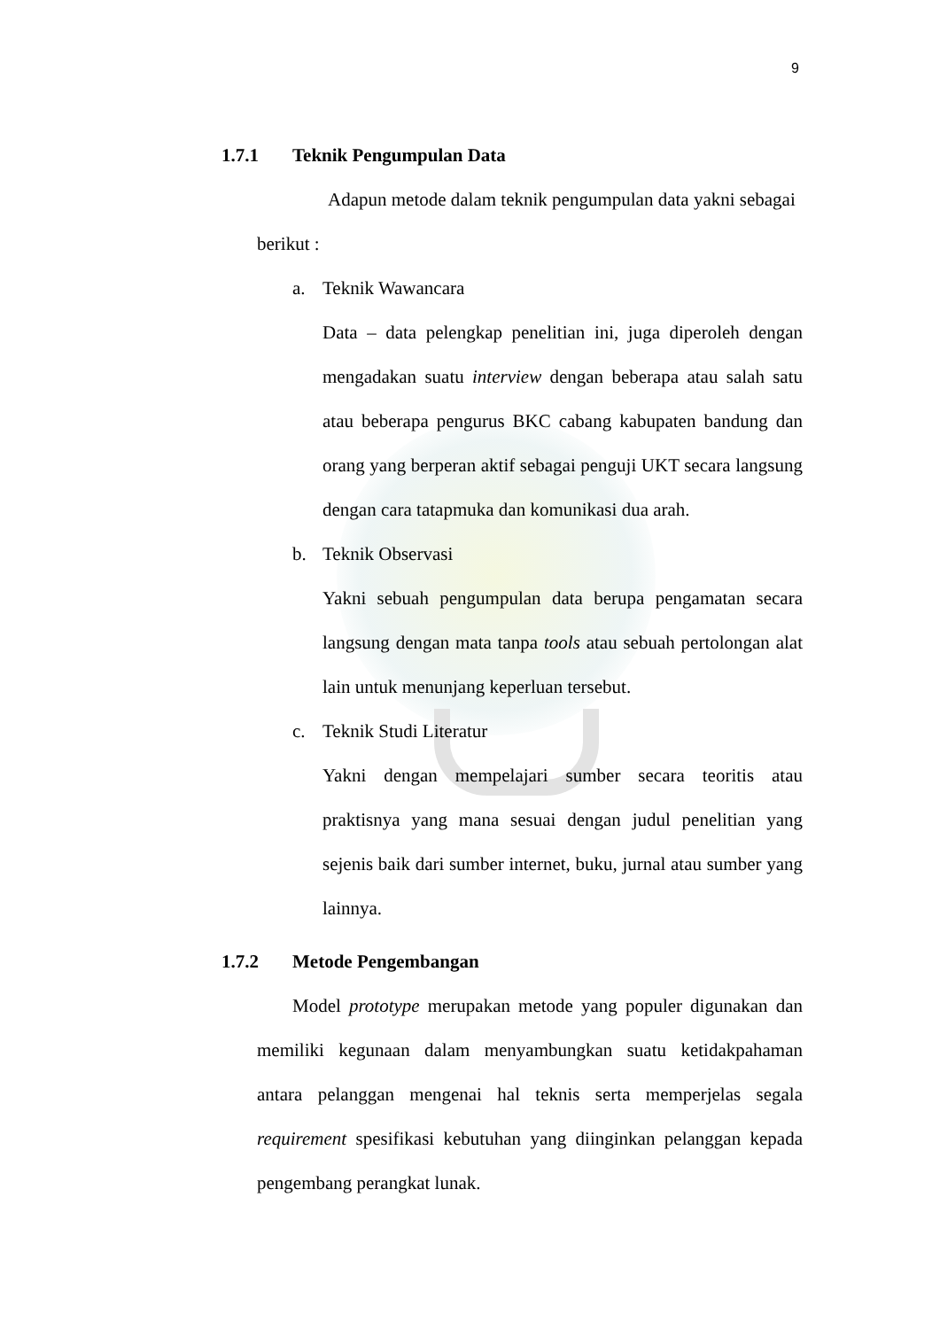9
1.7.1 Teknik Pengumpulan Data
Adapun metode dalam teknik pengumpulan data yakni sebagai
berikut :
a. Teknik Wawancara
Data – data pelengkap penelitian ini, juga diperoleh dengan mengadakan suatu interview dengan beberapa atau salah satu atau beberapa pengurus BKC cabang kabupaten bandung dan orang yang berperan aktif sebagai penguji UKT secara langsung dengan cara tatapmuka dan komunikasi dua arah.
b. Teknik Observasi
Yakni sebuah pengumpulan data berupa pengamatan secara langsung dengan mata tanpa tools atau sebuah pertolongan alat lain untuk menunjang keperluan tersebut.
c. Teknik Studi Literatur
Yakni dengan mempelajari sumber secara teoritis atau praktisnya yang mana sesuai dengan judul penelitian yang sejenis baik dari sumber internet, buku, jurnal atau sumber yang lainnya.
1.7.2 Metode Pengembangan
Model prototype merupakan metode yang populer digunakan dan memiliki kegunaan dalam menyambungkan suatu ketidakpahaman antara pelanggan mengenai hal teknis serta memperjelas segala requirement spesifikasi kebutuhan yang diinginkan pelanggan kepada pengembang perangkat lunak.